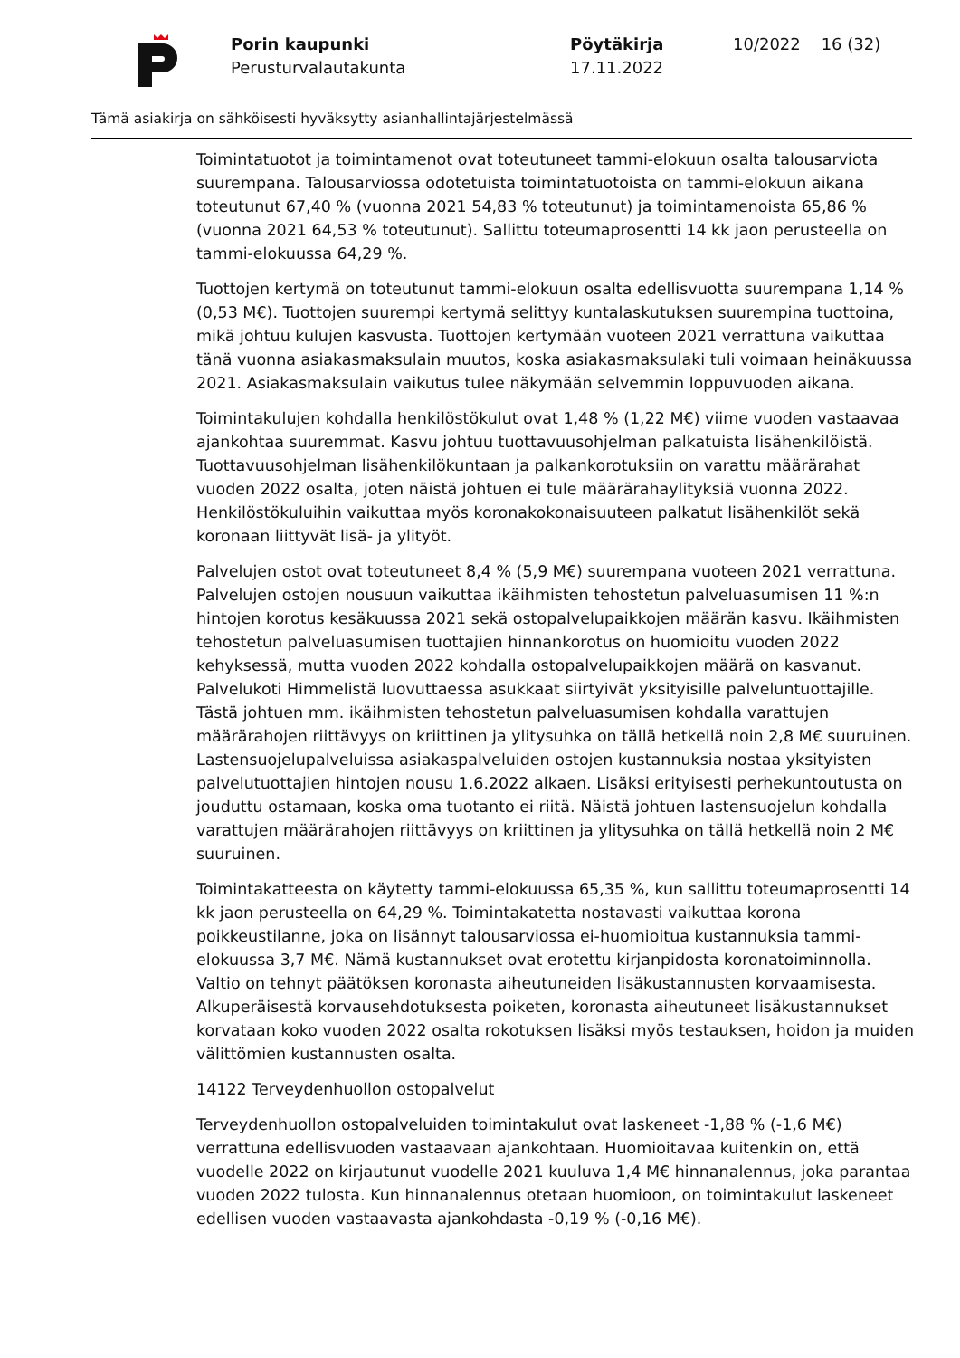Porin kaupunki
Perusturvalautakunta
Pöytäkirja
17.11.2022
10/2022 16 (32)
Tämä asiakirja on sähköisesti hyväksytty asianhallintajärjestelmässä
Toimintatuotot ja toimintamenot ovat toteutuneet tammi-elokuun osalta talousarviota suurempana. Talousarviossa odotetuista toimintatuotoista on tammi-elokuun aikana toteutunut 67,40 % (vuonna 2021 54,83 % toteutunut) ja toimintamenoista 65,86 % (vuonna 2021 64,53 % toteutunut). Sallittu toteumaprosentti 14 kk jaon perusteella on tammi-elokuussa 64,29 %.
Tuottojen kertymä on toteutunut tammi-elokuun osalta edellisvuotta suurempana 1,14 % (0,53 M€). Tuottojen suurempi kertymä selittyy kuntalaskutuksen suurempina tuottoina, mikä johtuu kulujen kasvusta. Tuottojen kertymään vuoteen 2021 verrattuna vaikuttaa tänä vuonna asiakasmaksulain muutos, koska asiakasmaksulaki tuli voimaan heinäkuussa 2021. Asiakasmaksulain vaikutus tulee näkymään selvemmin loppuvuoden aikana.
Toimintakulujen kohdalla henkilöstökulut ovat 1,48 % (1,22 M€) viime vuoden vastaavaa ajankohtaa suuremmat. Kasvu johtuu tuottavuusohjelman palkatuista lisähenkilöistä. Tuottavuusohjelman lisähenkilökuntaan ja palkankorotuksiin on varattu määrärahat vuoden 2022 osalta, joten näistä johtuen ei tule määrärahaylityksiä vuonna 2022. Henkilöstökuluihin vaikuttaa myös koronakokonaisuuteen palkatut lisähenkilöt sekä koronaan liittyvät lisä- ja ylityöt.
Palvelujen ostot ovat toteutuneet 8,4 % (5,9 M€) suurempana vuoteen 2021 verrattuna. Palvelujen ostojen nousuun vaikuttaa ikäihmisten tehostetun palveluasumisen 11 %:n hintojen korotus kesäkuussa 2021 sekä ostopalvelupaikkojen määrän kasvu. Ikäihmisten tehostetun palveluasumisen tuottajien hinnankorotus on huomioitu vuoden 2022 kehyksessä, mutta vuoden 2022 kohdalla ostopalvelupaikkojen määrä on kasvanut. Palvelukoti Himmelistä luovuttaessa asukkaat siirtyivät yksityisille palveluntuottajille. Tästä johtuen mm. ikäihmisten tehostetun palveluasumisen kohdalla varattujen määrärahojen riittävyys on kriittinen ja ylitysuhka on tällä hetkellä noin 2,8 M€ suuruinen. Lastensuojelupalveluissa asiakaspalveluiden ostojen kustannuksia nostaa yksityisten palvelutuottajien hintojen nousu 1.6.2022 alkaen. Lisäksi erityisesti perhekuntoutusta on jouduttu ostamaan, koska oma tuotanto ei riitä. Näistä johtuen lastensuojelun kohdalla varattujen määrärahojen riittävyys on kriittinen ja ylitysuhka on tällä hetkellä noin 2 M€ suuruinen.
Toimintakatteesta on käytetty tammi-elokuussa 65,35 %, kun sallittu toteumaprosentti 14 kk jaon perusteella on 64,29 %. Toimintakatetta nostavasti vaikuttaa korona poikkeustilanne, joka on lisännyt talousarviossa ei-huomioitua kustannuksia tammi-elokuussa 3,7 M€. Nämä kustannukset ovat erotettu kirjanpidosta koronatoiminnolla. Valtio on tehnyt päätöksen koronasta aiheutuneiden lisäkustannusten korvaamisesta. Alkuperäisestä korvausehdotuksesta poiketen, koronasta aiheutuneet lisäkustannukset korvataan koko vuoden 2022 osalta rokotuksen lisäksi myös testauksen, hoidon ja muiden välittömien kustannusten osalta.
14122 Terveydenhuollon ostopalvelut
Terveydenhuollon ostopalveluiden toimintakulut ovat laskeneet -1,88 % (-1,6 M€) verrattuna edellisvuoden vastaavaan ajankohtaan. Huomioitavaa kuitenkin on, että vuodelle 2022 on kirjautunut vuodelle 2021 kuuluva 1,4 M€ hinnanalennus, joka parantaa vuoden 2022 tulosta. Kun hinnanalennus otetaan huomioon, on toimintakulut laskeneet edellisen vuoden vastaavasta ajankohdasta -0,19 % (-0,16 M€).